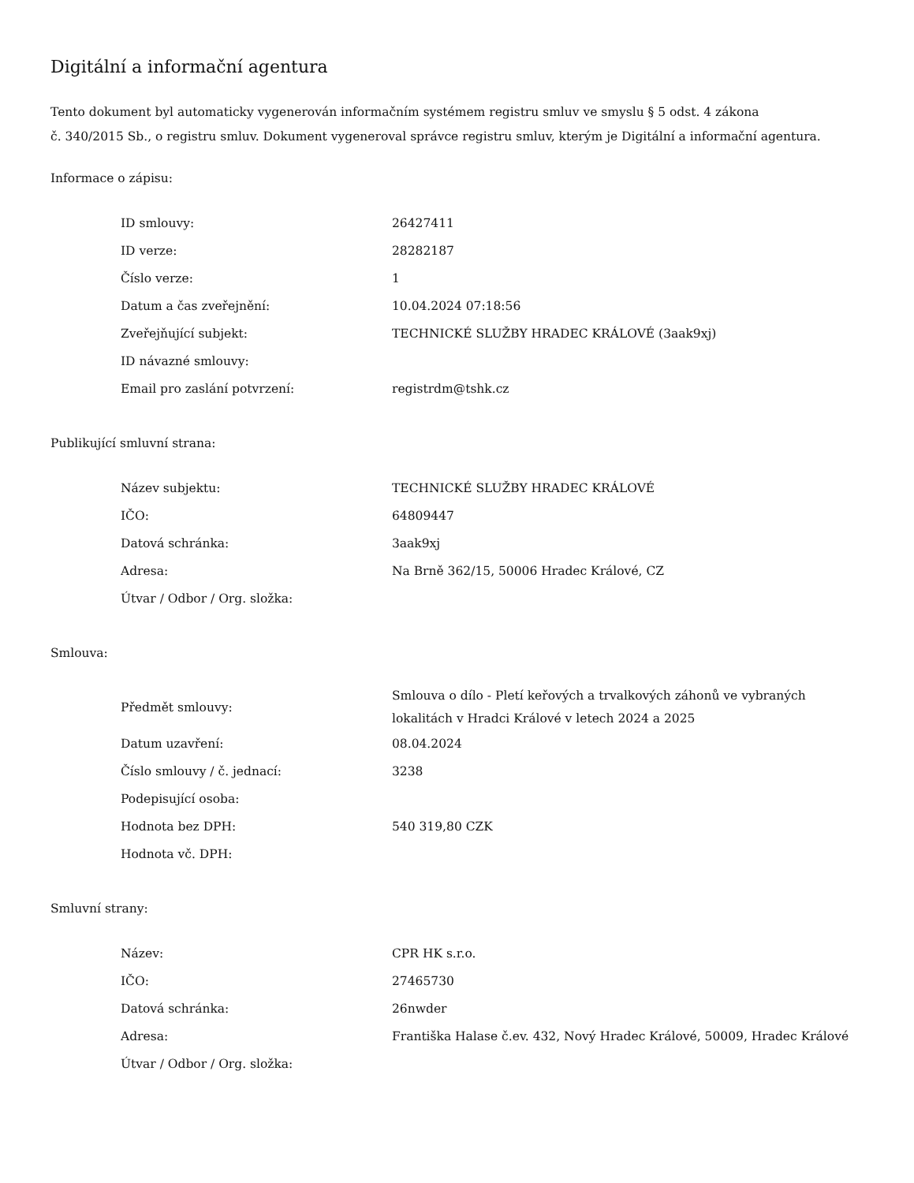Digitální a informační agentura
Tento dokument byl automaticky vygenerován informačním systémem registru smluv ve smyslu § 5 odst. 4 zákona
č. 340/2015 Sb., o registru smluv. Dokument vygeneroval správce registru smluv, kterým je Digitální a informační agentura.
Informace o zápisu:
| ID smlouvy: | 26427411 |
| ID verze: | 28282187 |
| Číslo verze: | 1 |
| Datum a čas zveřejnění: | 10.04.2024 07:18:56 |
| Zveřejňující subjekt: | TECHNICKÉ SLUŽBY HRADEC KRÁLOVÉ (3aak9xj) |
| ID návazné smlouvy: | |
| Email pro zaslání potvrzení: | registrdm@tshk.cz |
Publikující smluvní strana:
| Název subjektu: | TECHNICKÉ SLUŽBY HRADEC KRÁLOVÉ |
| IČO: | 64809447 |
| Datová schránka: | 3aak9xj |
| Adresa: | Na Brně 362/15, 50006 Hradec Králové, CZ |
| Útvar / Odbor / Org. složka: | |
Smlouva:
| Předmět smlouvy: | Smlouva o dílo - Pletí keřových a trvalkových záhonů ve vybraných lokalitách v Hradci Králové v letech 2024 a 2025 |
| Datum uzavření: | 08.04.2024 |
| Číslo smlouvy / č. jednací: | 3238 |
| Podepisující osoba: | |
| Hodnota bez DPH: | 540 319,80 CZK |
| Hodnota vč. DPH: | |
Smluvní strany:
| Název: | CPR HK s.r.o. |
| IČO: | 27465730 |
| Datová schránka: | 26nwder |
| Adresa: | Františka Halase č.ev. 432, Nový Hradec Králové, 50009, Hradec Králové |
| Útvar / Odbor / Org. složka: | |